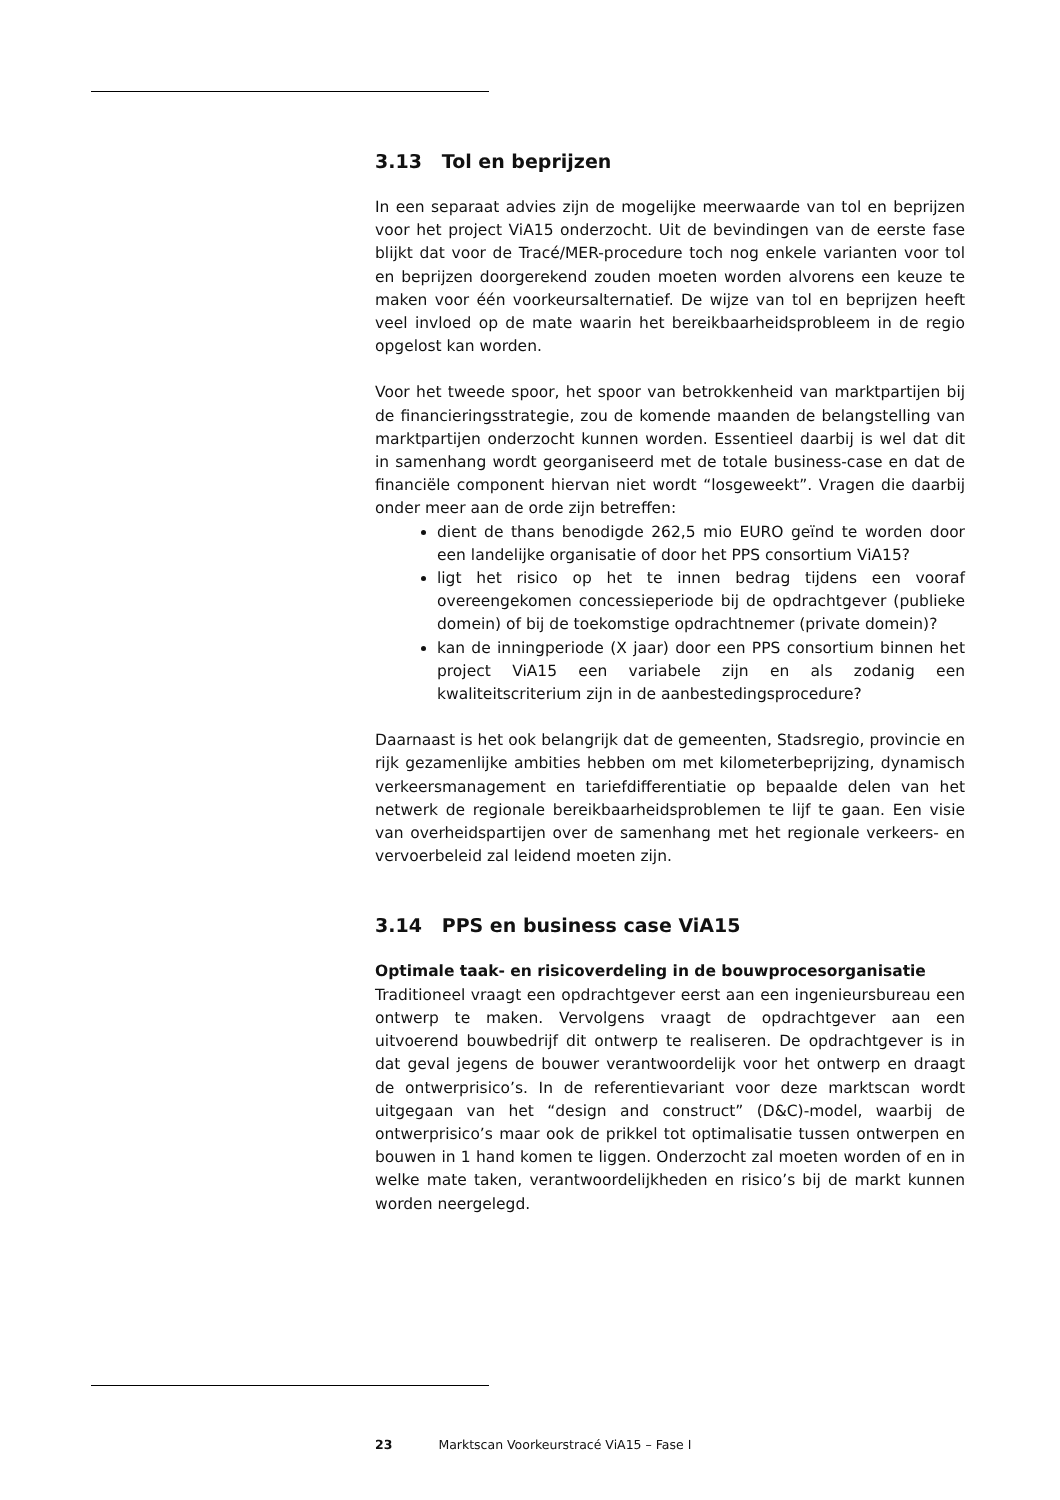3.13 Tol en beprijzen
In een separaat advies zijn de mogelijke meerwaarde van tol en beprijzen voor het project ViA15 onderzocht. Uit de bevindingen van de eerste fase blijkt dat voor de Tracé/MER-procedure toch nog enkele varianten voor tol en beprijzen doorgerekend zouden moeten worden alvorens een keuze te maken voor één voorkeursalternatief. De wijze van tol en beprijzen heeft veel invloed op de mate waarin het bereikbaarheidsprobleem in de regio opgelost kan worden.
Voor het tweede spoor, het spoor van betrokkenheid van marktpartijen bij de financieringsstrategie, zou de komende maanden de belangstelling van marktpartijen onderzocht kunnen worden. Essentieel daarbij is wel dat dit in samenhang wordt georganiseerd met de totale business-case en dat de financiële component hiervan niet wordt “losgeweekt”. Vragen die daarbij onder meer aan de orde zijn betreffen:
dient de thans benodigde 262,5 mio EURO geïnd te worden door een landelijke organisatie of door het PPS consortium ViA15?
ligt het risico op het te innen bedrag tijdens een vooraf overeengekomen concessieperiode bij de opdrachtgever (publieke domein) of bij de toekomstige opdrachtnemer (private domein)?
kan de inningperiode (X jaar) door een PPS consortium binnen het project ViA15 een variabele zijn en als zodanig een kwaliteitscriterium zijn in de aanbestedingsprocedure?
Daarnaast is het ook belangrijk dat de gemeenten, Stadsregio, provincie en rijk gezamenlijke ambities hebben om met kilometerbeprijzing, dynamisch verkeersmanagement en tariefdifferentiatie op bepaalde delen van het netwerk de regionale bereikbaarheidsproblemen te lijf te gaan. Een visie van overheidspartijen over de samenhang met het regionale verkeers- en vervoerbeleid zal leidend moeten zijn.
3.14 PPS en business case ViA15
Optimale taak- en risicoverdeling in de bouwprocesorganisatie
Traditioneel vraagt een opdrachtgever eerst aan een ingenieursbureau een ontwerp te maken. Vervolgens vraagt de opdrachtgever aan een uitvoerend bouwbedrijf dit ontwerp te realiseren. De opdrachtgever is in dat geval jegens de bouwer verantwoordelijk voor het ontwerp en draagt de ontwerprisico’s. In de referentievariant voor deze marktscan wordt uitgegaan van het “design and construct” (D&C)-model, waarbij de ontwerprisico’s maar ook de prikkel tot optimalisatie tussen ontwerpen en bouwen in 1 hand komen te liggen. Onderzocht zal moeten worden of en in welke mate taken, verantwoordelijkheden en risico’s bij de markt kunnen worden neergelegd.
23 Marktscan Voorkeurstracé ViA15 – Fase I